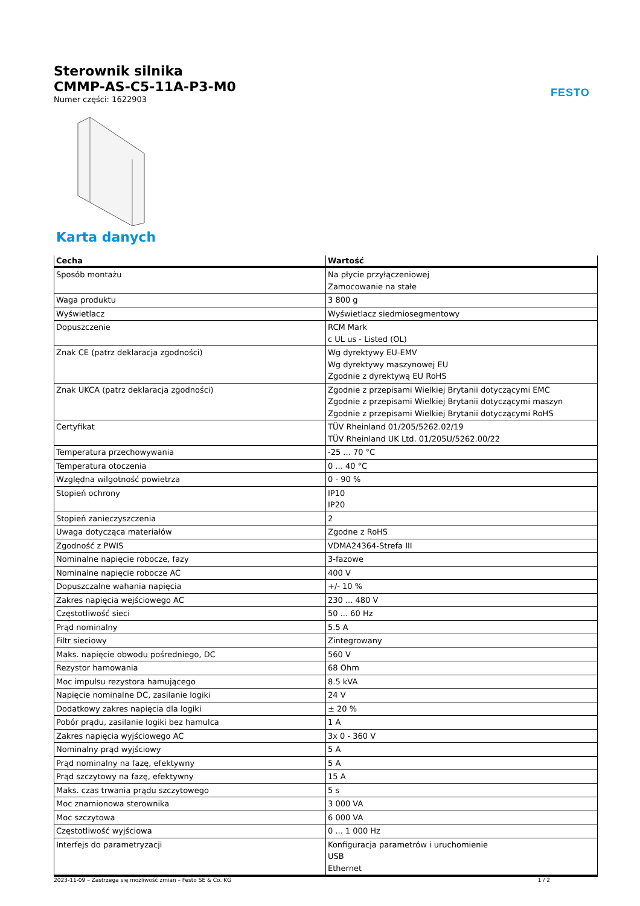FESTO
Sterownik silnika
CMMP-AS-C5-11A-P3-M0
Numer części: 1622903
Karta danych
| Cecha | Wartość |
| --- | --- |
| Sposób montażu | Na płycie przyłączeniowej Zamocowanie na stałe |
| Waga produktu | 3 800 g |
| Wyświetlacz | Wyświetlacz siedmiosegmentowy |
| Dopuszczenie | RCM Mark c UL us - Listed (OL) |
| Znak CE (patrz deklaracja zgodności) | Wg dyrektywy EU-EMV Wg dyrektywy maszynowej EU Zgodnie z dyrektywą EU RoHS |
| Znak UKCA (patrz deklaracja zgodności) | Zgodnie z przepisami Wielkiej Brytanii dotyczącymi EMC Zgodnie z przepisami Wielkiej Brytanii dotyczącymi maszyn Zgodnie z przepisami Wielkiej Brytanii dotyczącymi RoHS |
| Certyfikat | TÜV Rheinland 01/205/5262.02/19 TÜV Rheinland UK Ltd. 01/205U/5262.00/22 |
| Temperatura przechowywania | -25 ... 70 °C |
| Temperatura otoczenia | 0 ... 40 °C |
| Względna wilgotność powietrza | 0 - 90 % |
| Stopień ochrony | IP10 IP20 |
| Stopień zanieczyszczenia | 2 |
| Uwaga dotycząca materiałów | Zgodne z RoHS |
| Zgodność z PWIS | VDMA24364-Strefa III |
| Nominalne napięcie robocze, fazy | 3-fazowe |
| Nominalne napięcie robocze AC | 400 V |
| Dopuszczalne wahania napięcia | +/- 10 % |
| Zakres napięcia wejściowego AC | 230 ... 480 V |
| Częstotliwość sieci | 50 ... 60 Hz |
| Prąd nominalny | 5.5 A |
| Filtr sieciowy | Zintegrowany |
| Maks. napięcie obwodu pośredniego, DC | 560 V |
| Rezystor hamowania | 68 Ohm |
| Moc impulsu rezystora hamującego | 8.5 kVA |
| Napięcie nominalne DC, zasilanie logiki | 24 V |
| Dodatkowy zakres napięcia dla logiki | ± 20 % |
| Pobór prądu, zasilanie logiki bez hamulca | 1 A |
| Zakres napięcia wyjściowego AC | 3x 0 - 360 V |
| Nominalny prąd wyjściowy | 5 A |
| Prąd nominalny na fazę, efektywny | 5 A |
| Prąd szczytowy na fazę, efektywny | 15 A |
| Maks. czas trwania prądu szczytowego | 5 s |
| Moc znamionowa sterownika | 3 000 VA |
| Moc szczytowa | 6 000 VA |
| Częstotliwość wyjściowa | 0 ... 1 000 Hz |
| Interfejs do parametryzacji | Konfiguracja parametrów i uruchomienie USB Ethernet |
2023-11-09 – Zastrzega się możliwość zmian – Festo SE & Co. KG 1 / 2